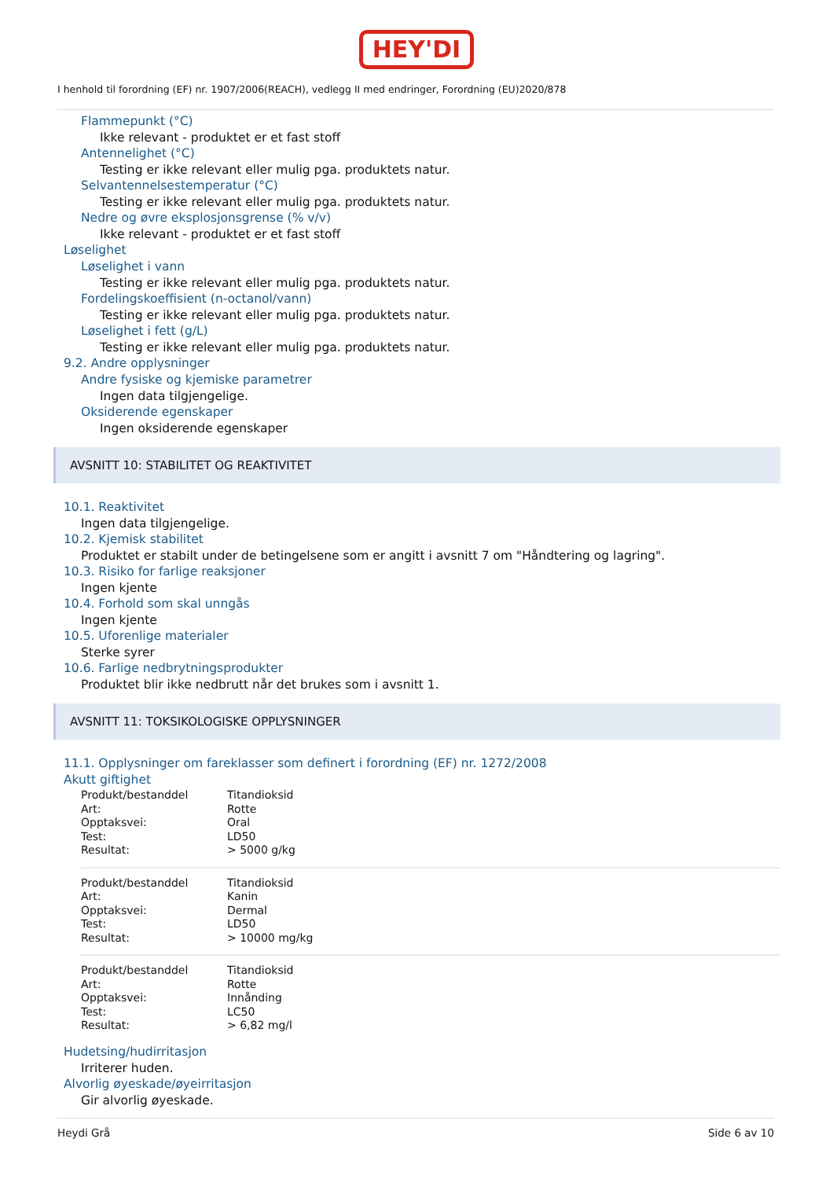HEY'DI
I henhold til forordning (EF) nr. 1907/2006(REACH), vedlegg II med endringer, Forordning (EU)2020/878
Flammepunkt (°C)
Ikke relevant - produktet er et fast stoff
Antennelighet (°C)
Testing er ikke relevant eller mulig pga. produktets natur.
Selvantennelsestemperatur (°C)
Testing er ikke relevant eller mulig pga. produktets natur.
Nedre og øvre eksplosjonsgrense (% v/v)
Ikke relevant - produktet er et fast stoff
Løselighet
Løselighet i vann
Testing er ikke relevant eller mulig pga. produktets natur.
Fordelingskoeffisient (n-octanol/vann)
Testing er ikke relevant eller mulig pga. produktets natur.
Løselighet i fett (g/L)
Testing er ikke relevant eller mulig pga. produktets natur.
9.2. Andre opplysninger
Andre fysiske og kjemiske parametrer
Ingen data tilgjengelige.
Oksiderende egenskaper
Ingen oksiderende egenskaper
AVSNITT 10: STABILITET OG REAKTIVITET
10.1. Reaktivitet
Ingen data tilgjengelige.
10.2. Kjemisk stabilitet
Produktet er stabilt under de betingelsene som er angitt i avsnitt 7 om "Håndtering og lagring".
10.3. Risiko for farlige reaksjoner
Ingen kjente
10.4. Forhold som skal unngås
Ingen kjente
10.5. Uforenlige materialer
Sterke syrer
10.6. Farlige nedbrytningsprodukter
Produktet blir ikke nedbrutt når det brukes som i avsnitt 1.
AVSNITT 11: TOKSIKOLOGISKE OPPLYSNINGER
11.1. Opplysninger om fareklasser som definert i forordning (EF) nr. 1272/2008
Akutt giftighet
| Produkt/bestanddel | Titandioksid |
| Art: | Rotte |
| Opptaksvei: | Oral |
| Test: | LD50 |
| Resultat: | > 5000 g/kg |
| Produkt/bestanddel | Titandioksid |
| Art: | Kanin |
| Opptaksvei: | Dermal |
| Test: | LD50 |
| Resultat: | > 10000 mg/kg |
| Produkt/bestanddel | Titandioksid |
| Art: | Rotte |
| Opptaksvei: | Innånding |
| Test: | LC50 |
| Resultat: | > 6,82 mg/l |
Hudetsing/hudirritasjon
Irriterer huden.
Alvorlig øyeskade/øyeirritasjon
Gir alvorlig øyeskade.
Heydi Grå Side 6 av 10